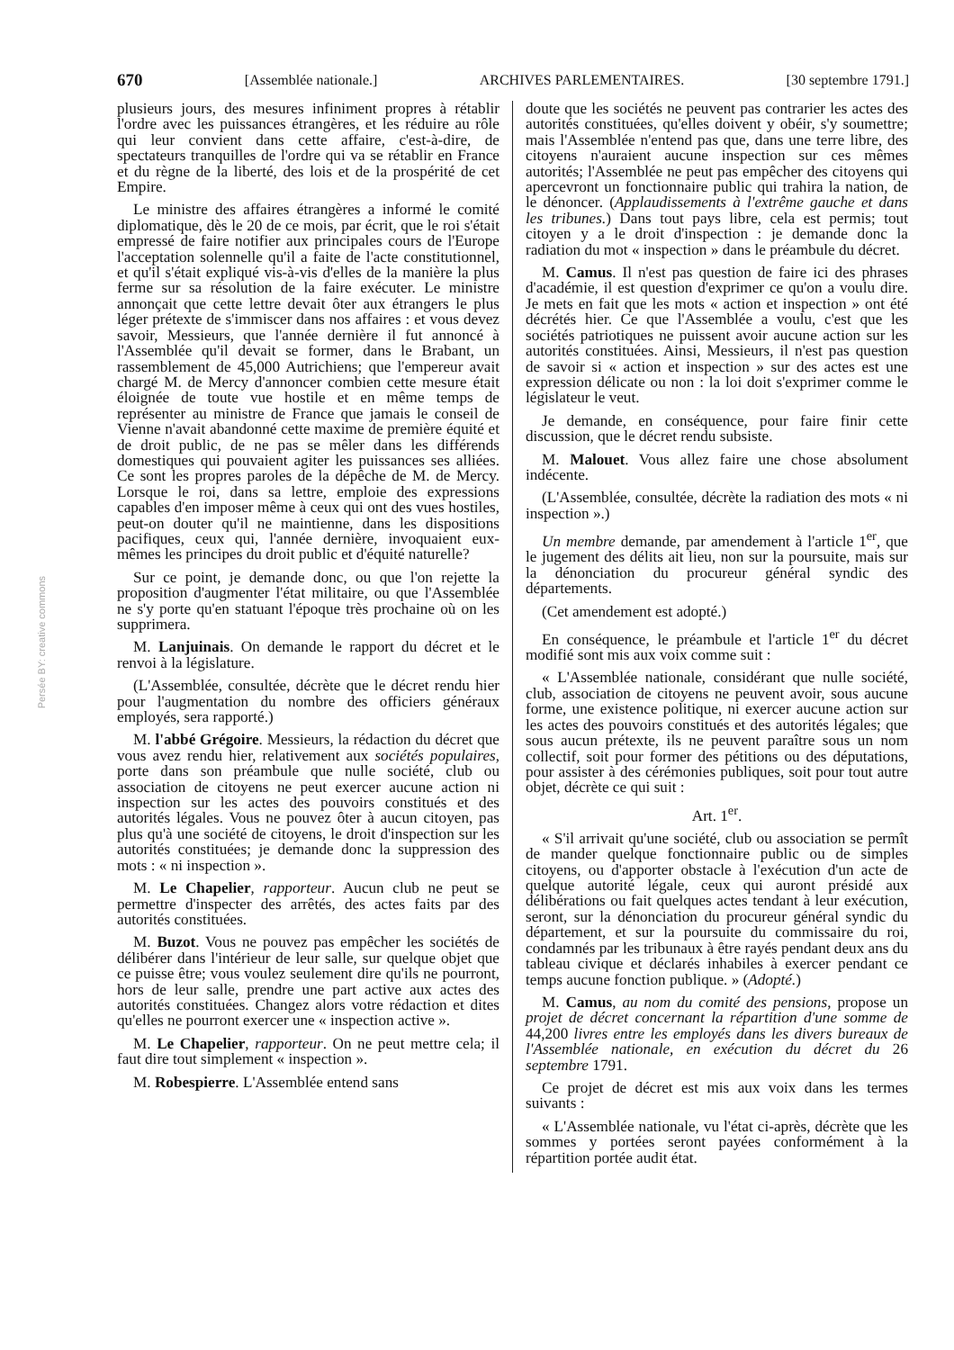670 [Assemblée nationale.] ARCHIVES PARLEMENTAIRES. [30 septembre 1791.]
Persée BY: creative commons
plusieurs jours, des mesures infiniment propres à rétablir l'ordre avec les puissances étrangères, et les réduire au rôle qui leur convient dans cette affaire, c'est-à-dire, de spectateurs tranquilles de l'ordre qui va se rétablir en France et du règne de la liberté, des lois et de la prospérité de cet Empire.
Le ministre des affaires étrangères a informé le comité diplomatique, dès le 20 de ce mois, par écrit, que le roi s'était empressé de faire notifier aux principales cours de l'Europe l'acceptation solennelle qu'il a faite de l'acte constitutionnel, et qu'il s'était expliqué vis-à-vis d'elles de la manière la plus ferme sur sa résolution de la faire exécuter. Le ministre annonçait que cette lettre devait ôter aux étrangers le plus léger prétexte de s'immiscer dans nos affaires : et vous devez savoir, Messieurs, que l'année dernière il fut annoncé à l'Assemblée qu'il devait se former, dans le Brabant, un rassemblement de 45,000 Autrichiens; que l'empereur avait chargé M. de Mercy d'annoncer combien cette mesure était éloignée de toute vue hostile et en même temps de représenter au ministre de France que jamais le conseil de Vienne n'avait abandonné cette maxime de première équité et de droit public, de ne pas se mêler dans les différends domestiques qui pouvaient agiter les puissances ses alliées. Ce sont les propres paroles de la dépêche de M. de Mercy. Lorsque le roi, dans sa lettre, emploie des expressions capables d'en imposer même à ceux qui ont des vues hostiles, peut-on douter qu'il ne maintienne, dans les dispositions pacifiques, ceux qui, l'année dernière, invoquaient eux-mêmes les principes du droit public et d'équité naturelle?
Sur ce point, je demande donc, ou que l'on rejette la proposition d'augmenter l'état militaire, ou que l'Assemblée ne s'y porte qu'en statuant l'époque très prochaine où on les supprimera.
M. Lanjuinais. On demande le rapport du décret et le renvoi à la législature.
(L'Assemblée, consultée, décrète que le décret rendu hier pour l'augmentation du nombre des officiers généraux employés, sera rapporté.)
M. l'abbé Grégoire. Messieurs, la rédaction du décret que vous avez rendu hier, relativement aux sociétés populaires, porte dans son préambule que nulle société, club ou association de citoyens ne peut exercer aucune action ni inspection sur les actes des pouvoirs constitués et des autorités légales. Vous ne pouvez ôter à aucun citoyen, pas plus qu'à une société de citoyens, le droit d'inspection sur les autorités constituées; je demande donc la suppression des mots : « ni inspection ».
M. Le Chapelier, rapporteur. Aucun club ne peut se permettre d'inspecter des arrêtés, des actes faits par des autorités constituées.
M. Buzot. Vous ne pouvez pas empêcher les sociétés de délibérer dans l'intérieur de leur salle, sur quelque objet que ce puisse être; vous voulez seulement dire qu'ils ne pourront, hors de leur salle, prendre une part active aux actes des autorités constituées. Changez alors votre rédaction et dites qu'elles ne pourront exercer une « inspection active ».
M. Le Chapelier, rapporteur. On ne peut mettre cela; il faut dire tout simplement « inspection ».
M. Robespierre. L'Assemblée entend sans
doute que les sociétés ne peuvent pas contrarier les actes des autorités constituées, qu'elles doivent y obéir, s'y soumettre; mais l'Assemblée n'entend pas que, dans une terre libre, des citoyens n'auraient aucune inspection sur ces mêmes autorités; l'Assemblée ne peut pas empêcher des citoyens qui apercevront un fonctionnaire public qui trahira la nation, de le dénoncer. (Applaudissements à l'extrême gauche et dans les tribunes.) Dans tout pays libre, cela est permis; tout citoyen y a le droit d'inspection : je demande donc la radiation du mot « inspection » dans le préambule du décret.
M. Camus. Il n'est pas question de faire ici des phrases d'académie, il est question d'exprimer ce qu'on a voulu dire. Je mets en fait que les mots « action et inspection » ont été décrétés hier. Ce que l'Assemblée a voulu, c'est que les sociétés patriotiques ne puissent avoir aucune action sur les autorités constituées. Ainsi, Messieurs, il n'est pas question de savoir si « action et inspection » sur des actes est une expression délicate ou non : la loi doit s'exprimer comme le législateur le veut.
Je demande, en conséquence, pour faire finir cette discussion, que le décret rendu subsiste.
M. Malouet. Vous allez faire une chose absolument indécente.
(L'Assemblée, consultée, décrète la radiation des mots « ni inspection ».)
Un membre demande, par amendement à l'article 1<sup>er</sup>, que le jugement des délits ait lieu, non sur la poursuite, mais sur la dénonciation du procureur général syndic des départements.
(Cet amendement est adopté.)
En conséquence, le préambule et l'article 1<sup>er</sup> du décret modifié sont mis aux voix comme suit :
« L'Assemblée nationale, considérant que nulle société, club, association de citoyens ne peuvent avoir, sous aucune forme, une existence politique, ni exercer aucune action sur les actes des pouvoirs constitués et des autorités légales; que sous aucun prétexte, ils ne peuvent paraître sous un nom collectif, soit pour former des pétitions ou des députations, pour assister à des cérémonies publiques, soit pour tout autre objet, décrète ce qui suit :
Art. 1<sup>er</sup>.
« S'il arrivait qu'une société, club ou association se permît de mander quelque fonctionnaire public ou de simples citoyens, ou d'apporter obstacle à l'exécution d'un acte de quelque autorité légale, ceux qui auront présidé aux délibérations ou fait quelques actes tendant à leur exécution, seront, sur la dénonciation du procureur général syndic du département, et sur la poursuite du commissaire du roi, condamnés par les tribunaux à être rayés pendant deux ans du tableau civique et déclarés inhabiles à exercer pendant ce temps aucune fonction publique. » (Adopté.)
M. Camus, au nom du comité des pensions, propose un projet de décret concernant la répartition d'une somme de 44,200 livres entre les employés dans les divers bureaux de l'Assemblée nationale, en exécution du décret du 26 septembre 1791.
Ce projet de décret est mis aux voix dans les termes suivants :
« L'Assemblée nationale, vu l'état ci-après, décrète que les sommes y portées seront payées conformément à la répartition portée audit état.